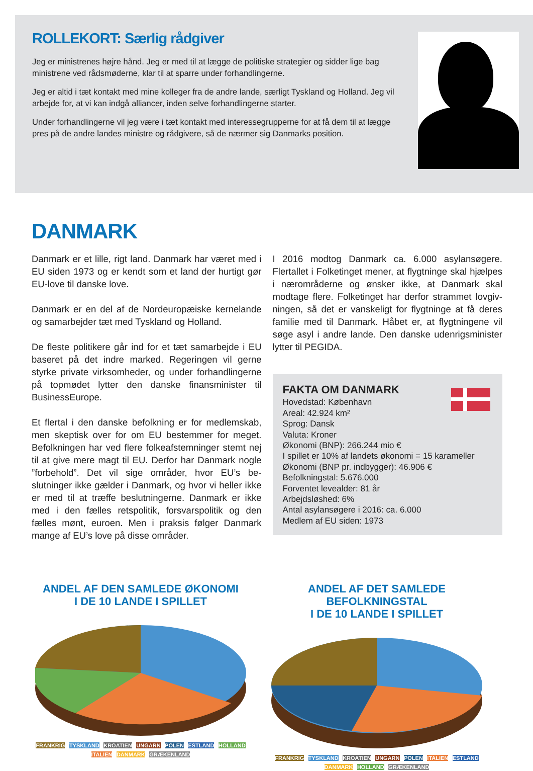ROLLEKORT: Særlig rådgiver
Jeg er ministrenes højre hånd. Jeg er med til at lægge de politiske strategier og sidder lige bag ministrene ved rådsmøderne, klar til at sparre under forhandlingerne.
Jeg er altid i tæt kontakt med mine kolleger fra de andre lande, særligt Tyskland og Holland. Jeg vil arbejde for, at vi kan indgå alliancer, inden selve forhandlingerne starter.
Under forhandlingerne vil jeg være i tæt kontakt med interessegrupperne for at få dem til at lægge pres på de andre landes ministre og rådgivere, så de nærmer sig Danmarks position.
DANMARK
Danmark er et lille, rigt land. Danmark har været med i EU siden 1973 og er kendt som et land der hurtigt gør EU-love til danske love.
Danmark er en del af de Nordeuropæiske kernelande og samarbejder tæt med Tyskland og Holland.
De fleste politikere går ind for et tæt samarbejde i EU baseret på det indre marked. Regeringen vil gerne styrke private virksomheder, og under forhandlinger­ne på topmødet lytter den danske finansminister til BusinessEurope.
Et flertal i den danske befolkning er for medlemskab, men skeptisk over for om EU bestemmer for meget. Befolkningen har ved flere folkeafstemninger stemt nej til at give mere magt til EU. Derfor har Danmark nogle ”forbehold”. Det vil sige områder, hvor EU’s be­slutninger ikke gælder i Danmark, og hvor vi heller ikke er med til at træffe beslutningerne. Danmark er ikke med i den fælles retspolitik, forsvarspolitik og den fælles mønt, euroen. Men i praksis følger Danmark mange af EU’s love på disse områder.
I 2016 modtog Danmark ca. 6.000 asylansøgere. Flertallet i Folketinget mener, at flygtninge skal hjæl­pes i nærområderne og ønsker ikke, at Danmark skal modtage flere. Folketinget har derfor strammet lovgiv­ningen, så det er vanskeligt for flygtninge at få deres familie med til Danmark. Håbet er, at flygtningene vil søge asyl i andre lande. Den danske udenrigsminister lytter til PEGIDA.
FAKTA OM DANMARK
Hovedstad: København
Areal: 42.924 km²
Sprog: Dansk
Valuta: Kroner
Økonomi (BNP): 266.244 mio €
I spillet er 10% af landets økonomi = 15 karameller
Økonomi (BNP pr. indbygger): 46.906 €
Befolkningstal: 5.676.000
Forventet levealder: 81 år
Arbejdsløshed: 6%
Antal asylansøgere i 2016: ca. 6.000
Medlem af EU siden: 1973
ANDEL AF DEN SAMLEDE ØKONOMI
I DE 10 LANDE I SPILLET
FRANKRIG TYSKLAND KROATIEN UNGARN POLEN ESTLAND HOLLAND ITALIEN DANMARK GRÆKENLAND
ANDEL AF DET SAMLEDE BEFOLKNINGSTAL
I DE 10 LANDE I SPILLET
FRANKRIG TYSKLAND KROATIEN UNGARN POLEN ITALIEN ESTLAND DANMARK HOLLAND GRÆKENLAND